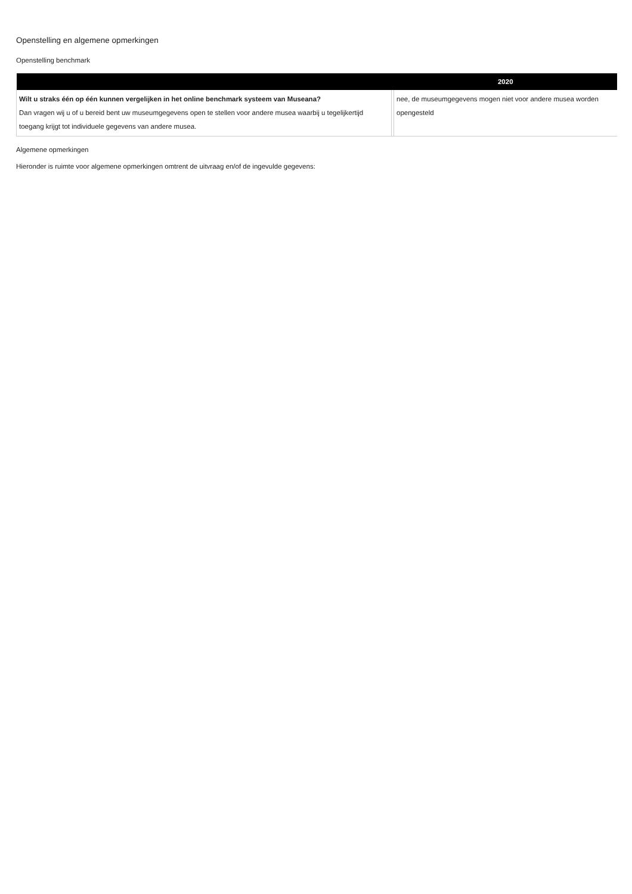Openstelling en algemene opmerkingen
Openstelling benchmark
| | | 2020 |
| --- | --- | --- |
| Wilt u straks één op één kunnen vergelijken in het online benchmark systeem van Museana? Dan vragen wij u of u bereid bent uw museumgegevens open te stellen voor andere musea waarbij u tegelijkertijd toegang krijgt tot individuele gegevens van andere musea. | | nee, de museumgegevens mogen niet voor andere musea worden opengesteld |
Algemene opmerkingen
Hieronder is ruimte voor algemene opmerkingen omtrent de uitvraag en/of de ingevulde gegevens: